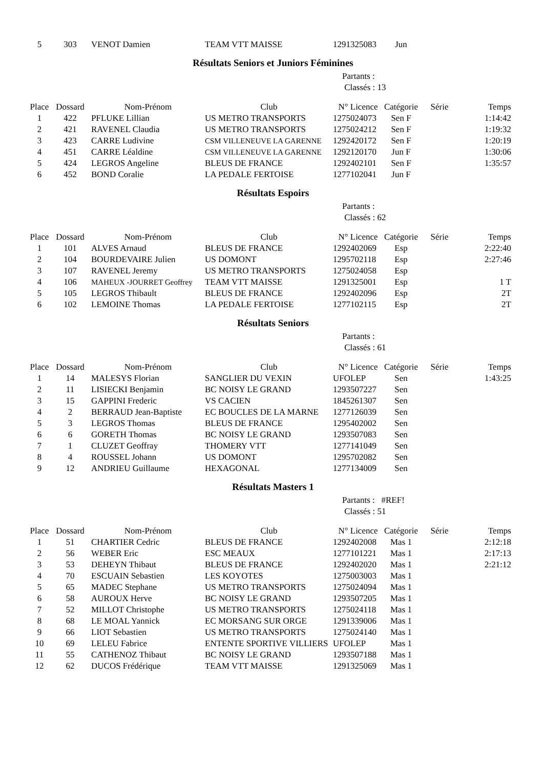| 5 | 303 | VENOT Damien | TEAM VTT MAISSE | 1291325083 | Jun | | |
Résultats Seniors et Juniors Féminines
Partants :
Classés : 13
| Place | Dossard | Nom-Prénom | Club | N° Licence | Catégorie | Série | Temps |
| --- | --- | --- | --- | --- | --- | --- | --- |
| 1 | 422 | PFLUKE Lillian | US METRO TRANSPORTS | 1275024073 | Sen F | | 1:14:42 |
| 2 | 421 | RAVENEL Claudia | US METRO TRANSPORTS | 1275024212 | Sen F | | 1:19:32 |
| 3 | 423 | CARRE Ludivine | CSM VILLENEUVE LA GARENNE | 1292420172 | Sen F | | 1:20:19 |
| 4 | 451 | CARRE Léaldine | CSM VILLENEUVE LA GARENNE | 1292120170 | Jun F | | 1:30:06 |
| 5 | 424 | LEGROS Angeline | BLEUS DE FRANCE | 1292402101 | Sen F | | 1:35:57 |
| 6 | 452 | BOND Coralie | LA PEDALE FERTOISE | 1277102041 | Jun F | | |
Résultats Espoirs
Partants :
Classés : 62
| Place | Dossard | Nom-Prénom | Club | N° Licence | Catégorie | Série | Temps |
| --- | --- | --- | --- | --- | --- | --- | --- |
| 1 | 101 | ALVES Arnaud | BLEUS DE FRANCE | 1292402069 | Esp | | 2:22:40 |
| 2 | 104 | BOURDEVAIRE Julien | US DOMONT | 1295702118 | Esp | | 2:27:46 |
| 3 | 107 | RAVENEL Jeremy | US METRO TRANSPORTS | 1275024058 | Esp | | |
| 4 | 106 | MAHEUX -JOURRET Geoffrey | TEAM VTT MAISSE | 1291325001 | Esp | | 1 T |
| 5 | 105 | LEGROS Thibault | BLEUS DE FRANCE | 1292402096 | Esp | | 2T |
| 6 | 102 | LEMOINE Thomas | LA PEDALE FERTOISE | 1277102115 | Esp | | 2T |
Résultats Seniors
Partants :
Classés : 61
| Place | Dossard | Nom-Prénom | Club | N° Licence | Catégorie | Série | Temps |
| --- | --- | --- | --- | --- | --- | --- | --- |
| 1 | 14 | MALESYS Florian | SANGLIER DU VEXIN | UFOLEP | Sen | | 1:43:25 |
| 2 | 11 | LISIECKI Benjamin | BC NOISY LE GRAND | 1293507227 | Sen | | |
| 3 | 15 | GAPPINI Frederic | VS CACIEN | 1845261307 | Sen | | |
| 4 | 2 | BERRAUD Jean-Baptiste | EC BOUCLES DE LA MARNE | 1277126039 | Sen | | |
| 5 | 3 | LEGROS Thomas | BLEUS DE FRANCE | 1295402002 | Sen | | |
| 6 | 6 | GORETH Thomas | BC NOISY LE GRAND | 1293507083 | Sen | | |
| 7 | 1 | CLUZET Geoffray | THOMERY VTT | 1277141049 | Sen | | |
| 8 | 4 | ROUSSEL Johann | US DOMONT | 1295702082 | Sen | | |
| 9 | 12 | ANDRIEU Guillaume | HEXAGONAL | 1277134009 | Sen | | |
Résultats Masters 1
Partants : #REF!
Classés : 51
| Place | Dossard | Nom-Prénom | Club | N° Licence | Catégorie | Série | Temps |
| --- | --- | --- | --- | --- | --- | --- | --- |
| 1 | 51 | CHARTIER Cedric | BLEUS DE FRANCE | 1292402008 | Mas 1 | | 2:12:18 |
| 2 | 56 | WEBER Eric | ESC MEAUX | 1277101221 | Mas 1 | | 2:17:13 |
| 3 | 53 | DEHEYN Thibaut | BLEUS DE FRANCE | 1292402020 | Mas 1 | | 2:21:12 |
| 4 | 70 | ESCUAIN Sebastien | LES KOYOTES | 1275003003 | Mas 1 | | |
| 5 | 65 | MADEC Stephane | US METRO TRANSPORTS | 1275024094 | Mas 1 | | |
| 6 | 58 | AUROUX Herve | BC NOISY LE GRAND | 1293507205 | Mas 1 | | |
| 7 | 52 | MILLOT Christophe | US METRO TRANSPORTS | 1275024118 | Mas 1 | | |
| 8 | 68 | LE MOAL Yannick | EC MORSANG SUR ORGE | 1291339006 | Mas 1 | | |
| 9 | 66 | LIOT Sebastien | US METRO TRANSPORTS | 1275024140 | Mas 1 | | |
| 10 | 69 | LELEU Fabrice | ENTENTE SPORTIVE VILLIERS | UFOLEP | Mas 1 | | |
| 11 | 55 | CATHENOZ Thibaut | BC NOISY LE GRAND | 1293507188 | Mas 1 | | |
| 12 | 62 | DUCOS Frédérique | TEAM VTT MAISSE | 1291325069 | Mas 1 | | |